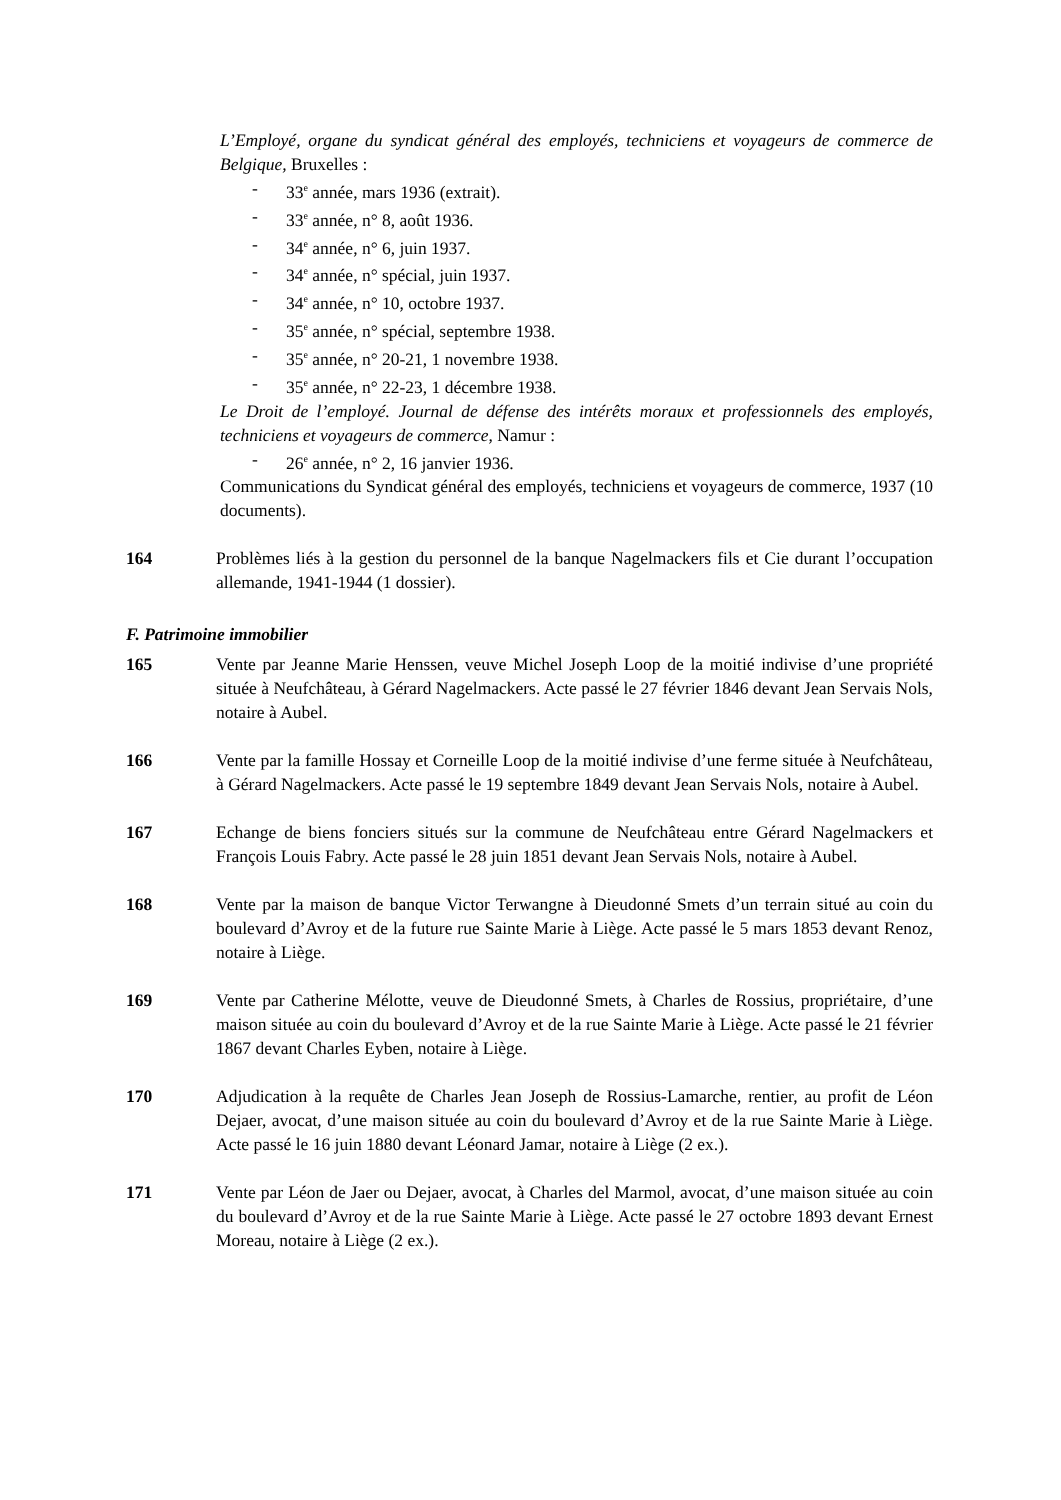L’Employé, organe du syndicat général des employés, techniciens et voyageurs de commerce de Belgique, Bruxelles :
- 33<sup>e</sup> année, mars 1936 (extrait).
- 33<sup>e</sup> année, n° 8, août 1936.
- 34<sup>e</sup> année, n° 6, juin 1937.
- 34<sup>e</sup> année, n° spécial, juin 1937.
- 34<sup>e</sup> année, n° 10, octobre 1937.
- 35<sup>e</sup> année, n° spécial, septembre 1938.
- 35<sup>e</sup> année, n° 20-21, 1 novembre 1938.
- 35<sup>e</sup> année, n° 22-23, 1 décembre 1938.
Le Droit de l’employé. Journal de défense des intérêts moraux et professionnels des employés, techniciens et voyageurs de commerce, Namur :
- 26<sup>e</sup> année, n° 2, 16 janvier 1936.
Communications du Syndicat général des employés, techniciens et voyageurs de commerce, 1937 (10 documents).
164 Problèmes liés à la gestion du personnel de la banque Nagelmackers fils et Cie durant l’occupation allemande, 1941-1944 (1 dossier).
F. Patrimoine immobilier
165 Vente par Jeanne Marie Henssen, veuve Michel Joseph Loop de la moitié indivise d’une propriété située à Neufchâteau, à Gérard Nagelmackers. Acte passé le 27 février 1846 devant Jean Servais Nols, notaire à Aubel.
166 Vente par la famille Hossay et Corneille Loop de la moitié indivise d’une ferme située à Neufchâteau, à Gérard Nagelmackers. Acte passé le 19 septembre 1849 devant Jean Servais Nols, notaire à Aubel.
167 Echange de biens fonciers situés sur la commune de Neufchâteau entre Gérard Nagelmackers et François Louis Fabry. Acte passé le 28 juin 1851 devant Jean Servais Nols, notaire à Aubel.
168 Vente par la maison de banque Victor Terwangne à Dieudonné Smets d’un terrain situé au coin du boulevard d’Avroy et de la future rue Sainte Marie à Liège. Acte passé le 5 mars 1853 devant Renoz, notaire à Liège.
169 Vente par Catherine Mélotte, veuve de Dieudonné Smets, à Charles de Rossius, propriétaire, d’une maison située au coin du boulevard d’Avroy et de la rue Sainte Marie à Liège. Acte passé le 21 février 1867 devant Charles Eyben, notaire à Liège.
170 Adjudication à la requête de Charles Jean Joseph de Rossius-Lamarche, rentier, au profit de Léon Dejaer, avocat, d’une maison située au coin du boulevard d’Avroy et de la rue Sainte Marie à Liège. Acte passé le 16 juin 1880 devant Léonard Jamar, notaire à Liège (2 ex.).
171 Vente par Léon de Jaer ou Dejaer, avocat, à Charles del Marmol, avocat, d’une maison située au coin du boulevard d’Avroy et de la rue Sainte Marie à Liège. Acte passé le 27 octobre 1893 devant Ernest Moreau, notaire à Liège (2 ex.).